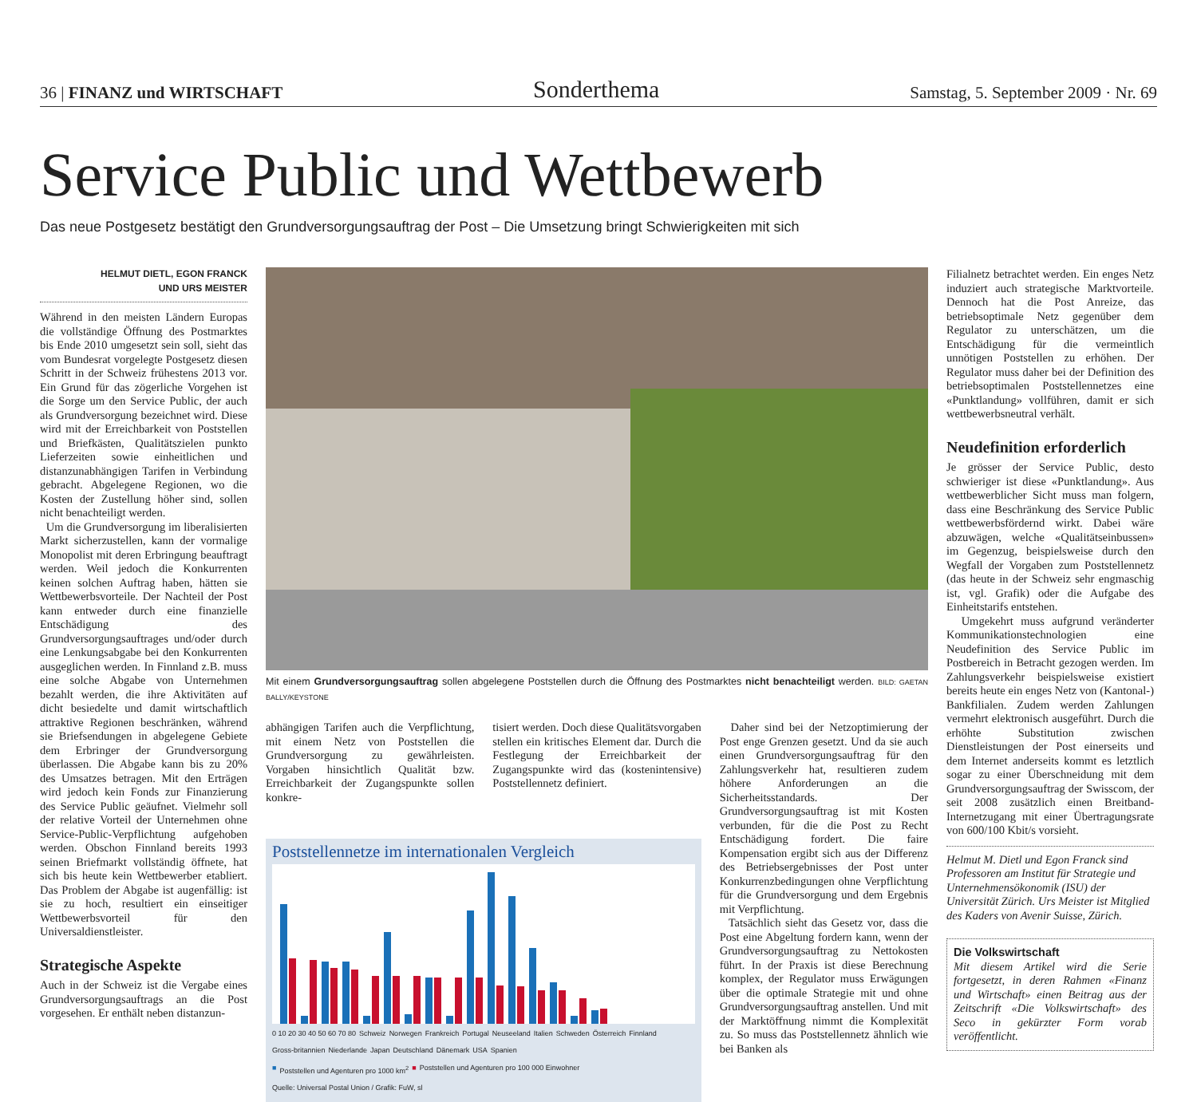36 | FINANZ und WIRTSCHAFT Sonderthema Samstag, 5. September 2009 · Nr. 69
Service Public und Wettbewerb
Das neue Postgesetz bestätigt den Grundversorgungsauftrag der Post – Die Umsetzung bringt Schwierigkeiten mit sich
HELMUT DIETL, EGON FRANCK
UND URS MEISTER
Während in den meisten Ländern Europas die vollständige Öffnung des Postmarktes bis Ende 2010 umgesetzt sein soll, sieht das vom Bundesrat vorgelegte Postgesetz diesen Schritt in der Schweiz frühestens 2013 vor. Ein Grund für das zögerliche Vorgehen ist die Sorge um den Service Public, der auch als Grundversorgung bezeichnet wird. Diese wird mit der Erreichbarkeit von Poststellen und Briefkästen, Qualitätszielen punkto Lieferzeiten sowie einheitlichen und distanzunabhängigen Tarifen in Verbindung gebracht. Abgelegene Regionen, wo die Kosten der Zustellung höher sind, sollen nicht benachteiligt werden.
Um die Grundversorgung im liberalisierten Markt sicherzustellen, kann der vormalige Monopolist mit deren Erbringung beauftragt werden. Weil jedoch die Konkurrenten keinen solchen Auftrag haben, hätten sie Wettbewerbsvorteile. Der Nachteil der Post kann entweder durch eine finanzielle Entschädigung des Grundversorgungsauftrages und/oder durch eine Lenkungsabgabe bei den Konkurrenten ausgeglichen werden. In Finnland z.B. muss eine solche Abgabe von Unternehmen bezahlt werden, die ihre Aktivitäten auf dicht besiedelte und damit wirtschaftlich attraktive Regionen beschränken, während sie Briefsendungen in abgelegene Gebiete dem Erbringer der Grundversorgung überlassen. Die Abgabe kann bis zu 20% des Umsatzes betragen. Mit den Erträgen wird jedoch kein Fonds zur Finanzierung des Service Public geäufnet. Vielmehr soll der relative Vorteil der Unternehmen ohne Service-Public-Verpflichtung aufgehoben werden. Obschon Finnland bereits 1993 seinen Briefmarkt vollständig öffnete, hat sich bis heute kein Wettbewerber etabliert. Das Problem der Abgabe ist augenfällig: ist sie zu hoch, resultiert ein einseitiger Wettbewerbsvorteil für den Universaldienstleister.
Strategische Aspekte
Auch in der Schweiz ist die Vergabe eines Grundversorgungsauftrags an die Post vorgesehen. Er enthält neben distanzun-
Mit einem Grundversorgungsauftrag sollen abgelegene Poststellen durch die Öffnung des Postmarktes nicht benachteiligt werden. BILD: GAETAN BALLY/KEYSTONE
abhängigen Tarifen auch die Verpflichtung, mit einem Netz von Poststellen die Grundversorgung zu gewährleisten. Vorgaben hinsichtlich Qualität bzw. Erreichbarkeit der Zugangspunkte sollen konkre-
tisiert werden. Doch diese Qualitätsvorgaben stellen ein kritisches Element dar. Durch die Festlegung der Erreichbarkeit der Zugangspunkte wird das (kostenintensive) Poststellennetz definiert.
Daher sind bei der Netzoptimierung der Post enge Grenzen gesetzt. Und da sie auch einen Grundversorgungsauftrag für den Zahlungsverkehr hat, resultieren zudem höhere Anforderungen an die Sicherheitsstandards. Der Grundversorgungsauftrag ist mit Kosten verbunden, für die die Post zu Recht Entschädigung fordert. Die faire Kompensation ergibt sich aus der Differenz des Betriebsergebnisses der Post unter Konkurrenzbedingungen ohne Verpflichtung für die Grundversorgung und dem Ergebnis mit Verpflichtung.
Tatsächlich sieht das Gesetz vor, dass die Post eine Abgeltung fordern kann, wenn der Grundversorgungsauftrag zu Nettokosten führt. In der Praxis ist diese Berechnung komplex, der Regulator muss Erwägungen über die optimale Strategie mit und ohne Grundversorgungsauftrag anstellen. Und mit der Marktöffnung nimmt die Komplexität zu. So muss das Poststellennetz ähnlich wie bei Banken als
Poststellennetze im internationalen Vergleich
0 10 20 30 40 50 60 70 80 Schweiz Norwegen Frankreich Portugal Neuseeland Italien Schweden Österreich Finnland Gross-britannien Niederlande Japan Deutschland Dänemark USA Spanien
■ Poststellen und Agenturen pro 1000 km<sup>2</sup> ■ Poststellen und Agenturen pro 100 000 Einwohner Quelle: Universal Postal Union / Grafik: FuW, sl
Filialnetz betrachtet werden. Ein enges Netz induziert auch strategische Marktvorteile. Dennoch hat die Post Anreize, das betriebsoptimale Netz gegenüber dem Regulator zu unterschätzen, um die Entschädigung für die vermeintlich unnötigen Poststellen zu erhöhen. Der Regulator muss daher bei der Definition des betriebsoptimalen Poststellennetzes eine «Punktlandung» vollführen, damit er sich wettbewerbsneutral verhält.
Neudefinition erforderlich
Je grösser der Service Public, desto schwieriger ist diese «Punktlandung». Aus wettbewerblicher Sicht muss man folgern, dass eine Beschränkung des Service Public wettbewerbsfördernd wirkt. Dabei wäre abzuwägen, welche «Qualitätseinbussen» im Gegenzug, beispielsweise durch den Wegfall der Vorgaben zum Poststellennetz (das heute in der Schweiz sehr engmaschig ist, vgl. Grafik) oder die Aufgabe des Einheitstarifs entstehen.
Umgekehrt muss aufgrund veränderter Kommunikationstechnologien eine Neudefinition des Service Public im Postbereich in Betracht gezogen werden. Im Zahlungsverkehr beispielsweise existiert bereits heute ein enges Netz von (Kantonal-) Bankfilialen. Zudem werden Zahlungen vermehrt elektronisch ausgeführt. Durch die erhöhte Substitution zwischen Dienstleistungen der Post einerseits und dem Internet anderseits kommt es letztlich sogar zu einer Überschneidung mit dem Grundversorgungsauftrag der Swisscom, der seit 2008 zusätzlich einen Breitband-Internetzugang mit einer Übertragungsrate von 600/100 Kbit/s vorsieht.
Helmut M. Dietl und Egon Franck sind Professoren am Institut für Strategie und Unternehmensökonomik (ISU) der Universität Zürich. Urs Meister ist Mitglied des Kaders von Avenir Suisse, Zürich.
Die Volkswirtschaft
Mit diesem Artikel wird die Serie fortgesetzt, in deren Rahmen «Finanz und Wirtschaft» einen Beitrag aus der Zeitschrift «Die Volkswirtschaft» des Seco in gekürzter Form vorab veröffentlicht.